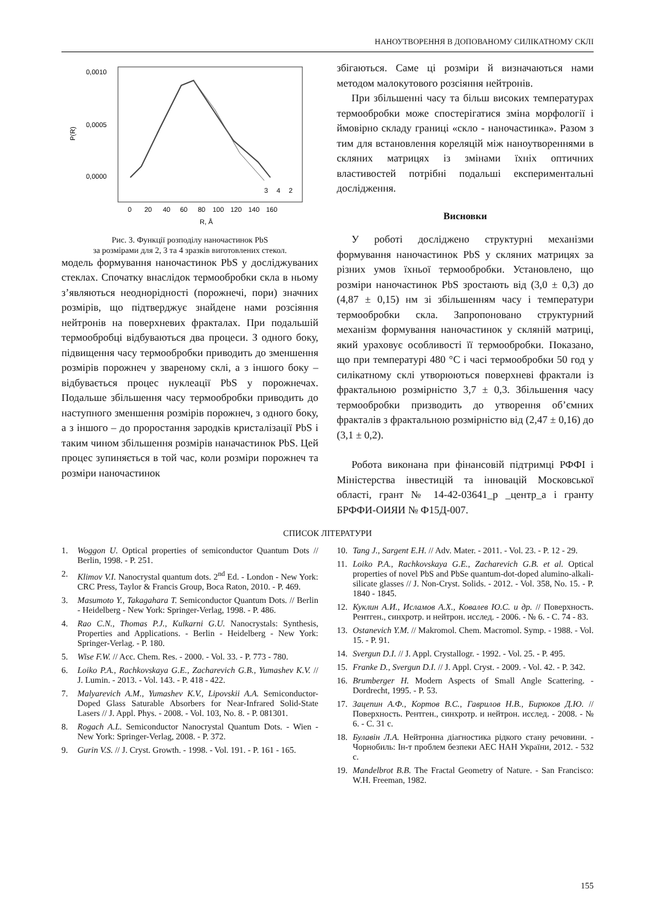НАНОУТВОРЕННЯ В ДОПОВАНОМУ СИЛІКАТНОМУ СКЛІ
0,0010
0,0005
0,0000
P(R)
3
4
2
0
20
40
60
80
100
120
140
160
R, Å
Рис. 3. Функції розподілу наночастинок PbS
за розмірами для 2, 3 та 4 зразків виготовлених стекол.
модель формування наночастинок PbS у досліджуваних стеклах. Спочатку внаслідок термообробки скла в ньому з’являються неоднорідності (порожнечі, пори) значних розмірів, що підтверджує знайдене нами розсіяння нейтронів на поверхневих фракталах. При подальшій термообробці відбуваються два процеси. З одного боку, підвищення часу термообробки приводить до зменшення розмірів порожнеч у звареному склі, а з іншого боку – відбувається процес нуклеації PbS у порожнечах. Подальше збільшення часу термообробки приводить до наступного зменшення розмірів порожнеч, з одного боку, а з іншого – до проростання зародків кристалізації PbS і таким чином збільшення розмірів наначастинок PbS. Цей процес зупиняється в той час, коли розміри порожнеч та розміри наночастинок
збігаються. Саме ці розміри й визначаються нами методом малокутового розсіяння нейтронів.
При збільшенні часу та більш високих температурах термообробки може спостерігатися зміна морфології і ймовірно складу границі «скло - наночастинка». Разом з тим для встановлення кореляцій між наноутвореннями в скляних матрицях із змінами їхніх оптичних властивостей потрібні подальші експериментальні дослідження.
Висновки
У роботі досліджено структурні механізми формування наночастинок PbS у скляних матрицях за різних умов їхньої термообробки. Установлено, що розміри наночастинок PbS зростають від (3,0 ± 0,3) до (4,87 ± 0,15) нм зі збільшенням часу і температури термообробки скла. Запропоновано структурний механізм формування наночастинок у скляній матриці, який ураховує особливості її термообробки. Показано, що при температурі 480 °C і часі термообробки 50 год у силікатному склі утворюються поверхневі фрактали із фрактальною розмірністю 3,7 ± 0,3. Збільшення часу термообробки призводить до утворення об’ємних фракталів з фрактальною розмірністю від (2,47 ± 0,16) до (3,1 ± 0,2).
Робота виконана при фінансовій підтримці РФФІ і Міністерства інвестицій та інновацій Московської області, грант № 14-42-03641_р _центр_а і гранту БРФФИ-ОИЯИ № Ф15Д-007.
СПИСОК ЛІТЕРАТУРИ
1. Woggon U. Optical properties of semiconductor Quantum Dots // Berlin, 1998. - P. 251.
2. Klimov V.I. Nanocrystal quantum dots. 2<sup>nd</sup> Ed. - London - New York: CRC Press, Taylor & Francis Group, Boca Raton, 2010. - P. 469.
3. Masumoto Y., Takagahara T. Semiconductor Quantum Dots. // Berlin - Heidelberg - New York: Springer-Verlag, 1998. - P. 486.
4. Rao C.N., Thomas P.J., Kulkarni G.U. Nanocrystals: Synthesis, Properties and Applications. - Berlin - Heidelberg - New York: Springer-Verlag. - P. 180.
5. Wise F.W. // Acc. Chem. Res. - 2000. - Vol. 33. - P. 773 - 780.
6. Loiko P.A., Rachkovskaya G.E., Zacharevich G.B., Yumashev K.V. // J. Lumin. - 2013. - Vol. 143. - P. 418 - 422.
7. Malyarevich A.M., Yumashev K.V., Lipovskii A.A. Semiconductor-Doped Glass Saturable Absorbers for Near-Infrared Solid-State Lasers // J. Appl. Phys. - 2008. - Vol. 103, No. 8. - P. 081301.
8. Rogach A.L. Semiconductor Nanocrystal Quantum Dots. - Wien - New York: Springer-Verlag, 2008. - P. 372.
9. Gurin V.S. // J. Cryst. Growth. - 1998. - Vol. 191. - P. 161 - 165.
10. Tang J., Sargent E.H. // Adv. Mater. - 2011. - Vol. 23. - P. 12 - 29.
11. Loiko P.A., Rachkovskaya G.E., Zacharevich G.B. et al. Optical properties of novel PbS and PbSe quantum-dot-doped alumino-alkali-silicate glasses // J. Non-Cryst. Solids. - 2012. - Vol. 358, No. 15. - P. 1840 - 1845.
12. Куклин А.И., Исламов А.Х., Ковалев Ю.С. и др. // Поверхность. Рентген., синхротр. и нейтрон. исслед. - 2006. - № 6. - С. 74 - 83.
13. Ostanevich Y.M. // Makromol. Chem. Macromol. Symp. - 1988. - Vol. 15. - P. 91.
14. Svergun D.I. // J. Appl. Crystallogr. - 1992. - Vol. 25. - P. 495.
15. Franke D., Svergun D.I. // J. Appl. Cryst. - 2009. - Vol. 42. - P. 342.
16. Brumberger H. Modern Aspects of Small Angle Scattering. - Dordrecht, 1995. - P. 53.
17. Зацепин А.Ф., Кортов В.С., Гаврилов Н.В., Бирюков Д.Ю. // Поверхность. Рентген., синхротр. и нейтрон. исслед. - 2008. - № 6. - С. 31 с.
18. Булавін Л.А. Нейтронна діагностика рідкого стану речовини. - Чорнобиль: Ін-т проблем безпеки АЕС НАН України, 2012. - 532 с.
19. Mandelbrot B.B. The Fractal Geometry of Nature. - San Francisco: W.H. Freeman, 1982.
155